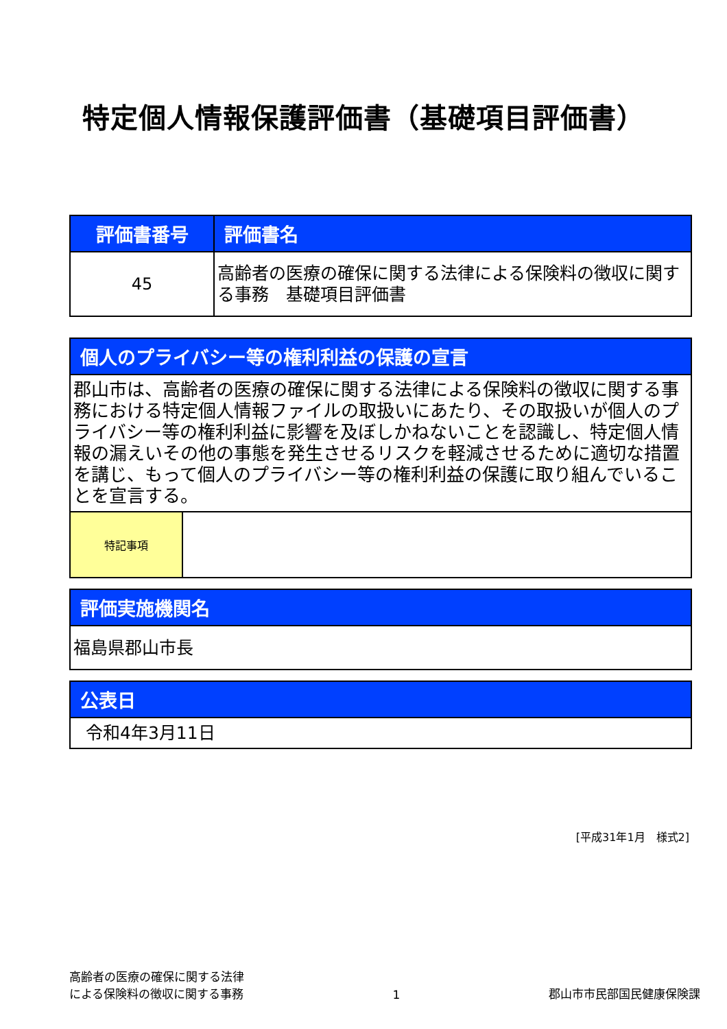特定個人情報保護評価書（基礎項目評価書）
| 評価書番号 | 評価書名 |
| --- | --- |
| 45 | 高齢者の医療の確保に関する法律による保険料の徴収に関する事務 基礎項目評価書 |
| 個人のプライバシー等の権利利益の保護の宣言 | |
| --- | --- |
| 郡山市は、高齢者の医療の確保に関する法律による保険料の徴収に関する事務における特定個人情報ファイルの取扱いにあたり、その取扱いが個人のプライバシー等の権利利益に影響を及ぼしかねないことを認識し、特定個人情報の漏えいその他の事態を発生させるリスクを軽減させるために適切な措置を講じ、もって個人のプライバシー等の権利利益の保護に取り組んでいることを宣言する。 | |
| 特記事項 | |
| 評価実施機関名 |
| --- |
| 福島県郡山市長 |
| 公表日 |
| --- |
| 令和4年3月11日 |
[平成31年1月　様式2]
高齢者の医療の確保に関する法律
による保険料の徴収に関する事務
1
郡山市市民部国民健康保険課